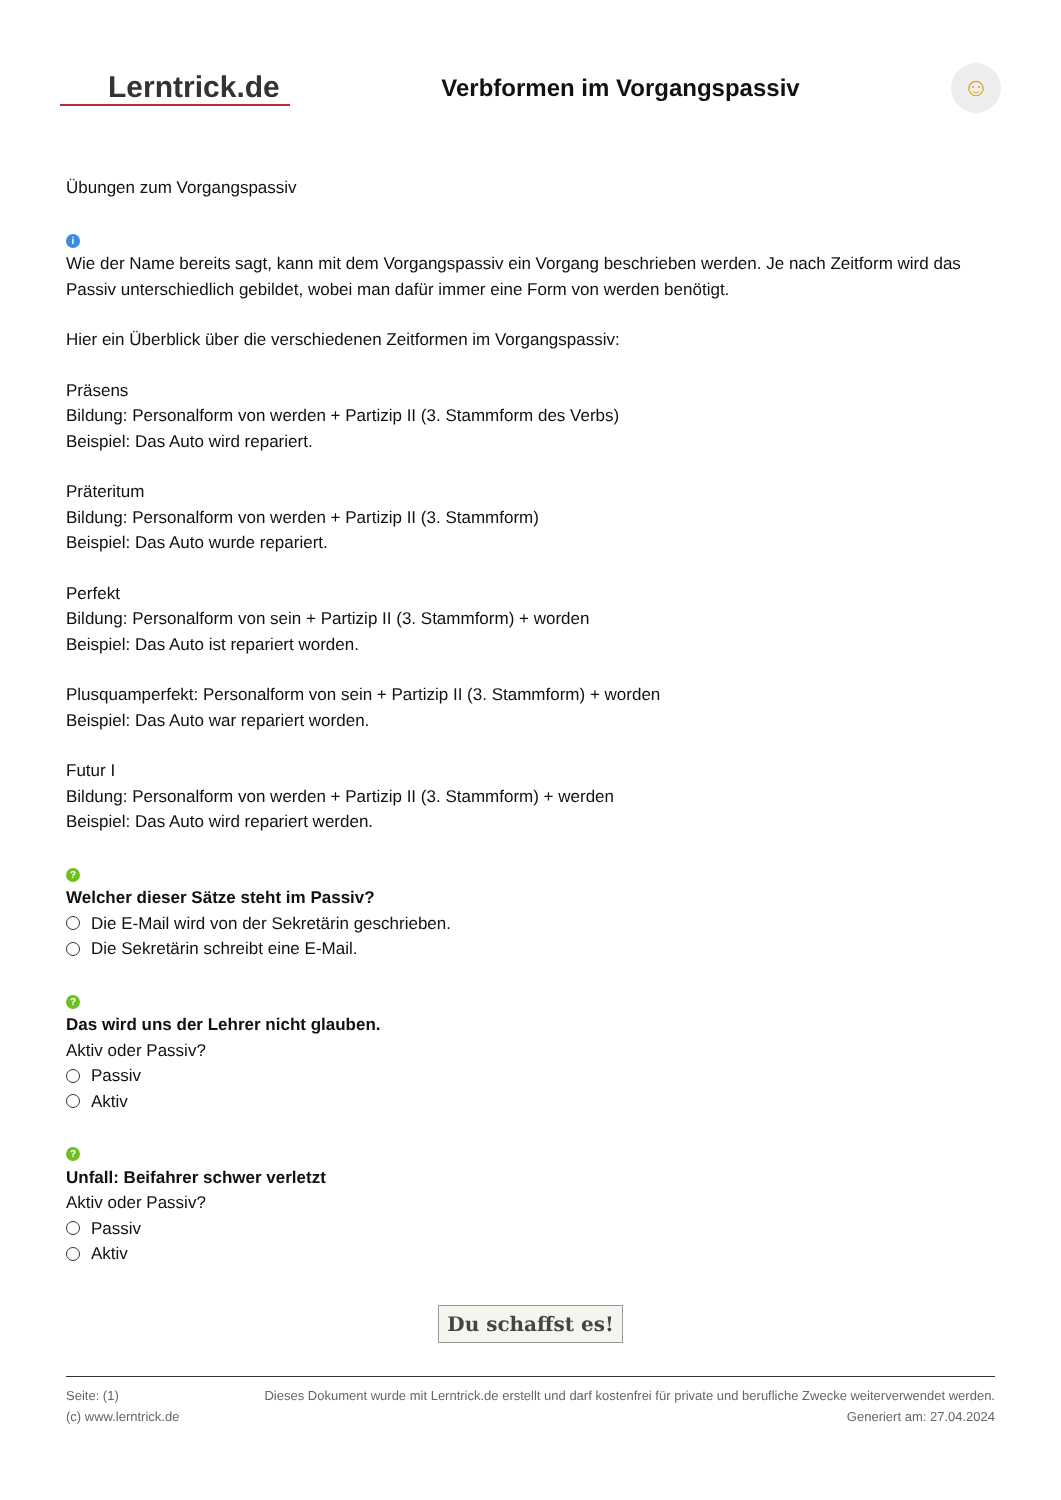Lerntrick.de
Verbformen im Vorgangspassiv
☺
Übungen zum Vorgangspassiv
i
Wie der Name bereits sagt, kann mit dem Vorgangspassiv ein Vorgang beschrieben werden. Je nach Zeitform wird das Passiv unterschiedlich gebildet, wobei man dafür immer eine Form von werden benötigt.
Hier ein Überblick über die verschiedenen Zeitformen im Vorgangspassiv:
Präsens
Bildung: Personalform von werden + Partizip II (3. Stammform des Verbs)
Beispiel: Das Auto wird repariert.
Präteritum
Bildung: Personalform von werden + Partizip II (3. Stammform)
Beispiel: Das Auto wurde repariert.
Perfekt
Bildung: Personalform von sein + Partizip II (3. Stammform) + worden
Beispiel: Das Auto ist repariert worden.
Plusquamperfekt: Personalform von sein + Partizip II (3. Stammform) + worden
Beispiel: Das Auto war repariert worden.
Futur I
Bildung: Personalform von werden + Partizip II (3. Stammform) + werden
Beispiel: Das Auto wird repariert werden.
?
Welcher dieser Sätze steht im Passiv?
Die E-Mail wird von der Sekretärin geschrieben.
Die Sekretärin schreibt eine E-Mail.
?
Das wird uns der Lehrer nicht glauben.
Aktiv oder Passiv?
Passiv
Aktiv
?
Unfall: Beifahrer schwer verletzt
Aktiv oder Passiv?
Passiv
Aktiv
Du schaffst es!
Seite: (1)
(c) www.lerntrick.de
Dieses Dokument wurde mit Lerntrick.de erstellt und darf kostenfrei für private und berufliche Zwecke weiterverwendet werden.
Generiert am: 27.04.2024